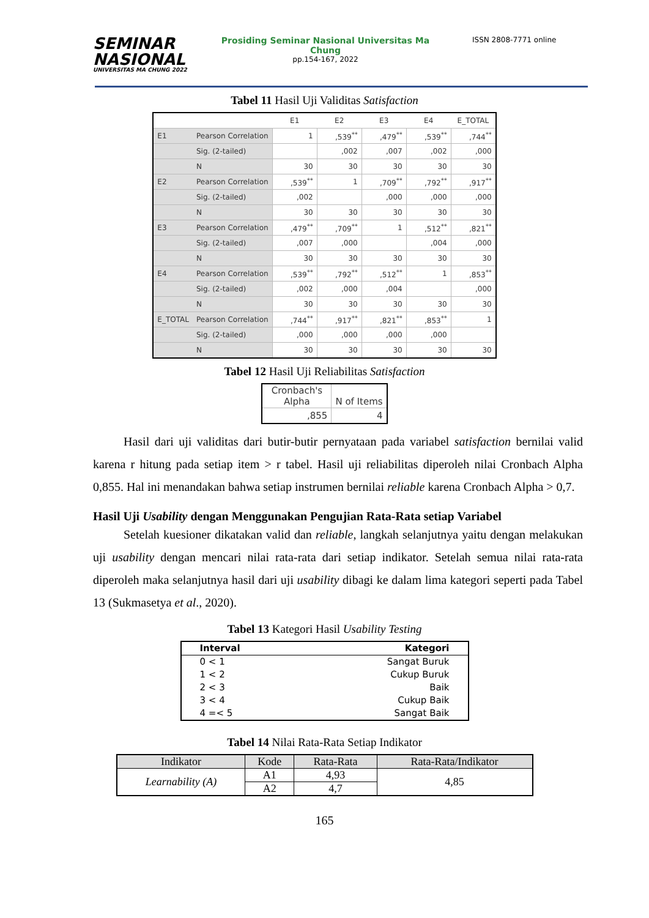SEMINAR
NASIONAL
UNIVERSITAS MA CHUNG 2022
Prosiding Seminar Nasional Universitas Ma Chung
pp.154-167, 2022
ISSN 2808-7771 online
Tabel 11 Hasil Uji Validitas Satisfaction
| | | E1 | E2 | E3 | E4 | E_TOTAL |
| --- | --- | --- | --- | --- | --- | --- |
| E1 | Pearson Correlation | 1 | ,539<sup>**</sup> | ,479<sup>**</sup> | ,539<sup>**</sup> | ,744<sup>**</sup> |
| | Sig. (2-tailed) | | ,002 | ,007 | ,002 | ,000 |
| | N | 30 | 30 | 30 | 30 | 30 |
| E2 | Pearson Correlation | ,539<sup>**</sup> | 1 | ,709<sup>**</sup> | ,792<sup>**</sup> | ,917<sup>**</sup> |
| | Sig. (2-tailed) | ,002 | | ,000 | ,000 | ,000 |
| | N | 30 | 30 | 30 | 30 | 30 |
| E3 | Pearson Correlation | ,479<sup>**</sup> | ,709<sup>**</sup> | 1 | ,512<sup>**</sup> | ,821<sup>**</sup> |
| | Sig. (2-tailed) | ,007 | ,000 | | ,004 | ,000 |
| | N | 30 | 30 | 30 | 30 | 30 |
| E4 | Pearson Correlation | ,539<sup>**</sup> | ,792<sup>**</sup> | ,512<sup>**</sup> | 1 | ,853<sup>**</sup> |
| | Sig. (2-tailed) | ,002 | ,000 | ,004 | | ,000 |
| | N | 30 | 30 | 30 | 30 | 30 |
| E_TOTAL | Pearson Correlation | ,744<sup>**</sup> | ,917<sup>**</sup> | ,821<sup>**</sup> | ,853<sup>**</sup> | 1 |
| | Sig. (2-tailed) | ,000 | ,000 | ,000 | ,000 | |
| | N | 30 | 30 | 30 | 30 | 30 |
Tabel 12 Hasil Uji Reliabilitas Satisfaction
| Cronbach's Alpha | N of Items |
| --- | --- |
| ,855 | 4 |
Hasil dari uji validitas dari butir-butir pernyataan pada variabel satisfaction bernilai valid karena r hitung pada setiap item > r tabel. Hasil uji reliabilitas diperoleh nilai Cronbach Alpha 0,855. Hal ini menandakan bahwa setiap instrumen bernilai reliable karena Cronbach Alpha > 0,7.
Hasil Uji Usability dengan Menggunakan Pengujian Rata-Rata setiap Variabel
Setelah kuesioner dikatakan valid dan reliable, langkah selanjutnya yaitu dengan melakukan uji usability dengan mencari nilai rata-rata dari setiap indikator. Setelah semua nilai rata-rata diperoleh maka selanjutnya hasil dari uji usability dibagi ke dalam lima kategori seperti pada Tabel 13 (Sukmasetya et al., 2020).
Tabel 13 Kategori Hasil Usability Testing
| Interval | Kategori |
| --- | --- |
| 0 < 1 | Sangat Buruk |
| 1 < 2 | Cukup Buruk |
| 2 < 3 | Baik |
| 3 < 4 | Cukup Baik |
| 4 =< 5 | Sangat Baik |
Tabel 14 Nilai Rata-Rata Setiap Indikator
| Indikator | Kode | Rata-Rata | Rata-Rata/Indikator |
| --- | --- | --- | --- |
| Learnability (A) | A1 | 4,93 | 4,85 |
| | A2 | 4,7 | |
165